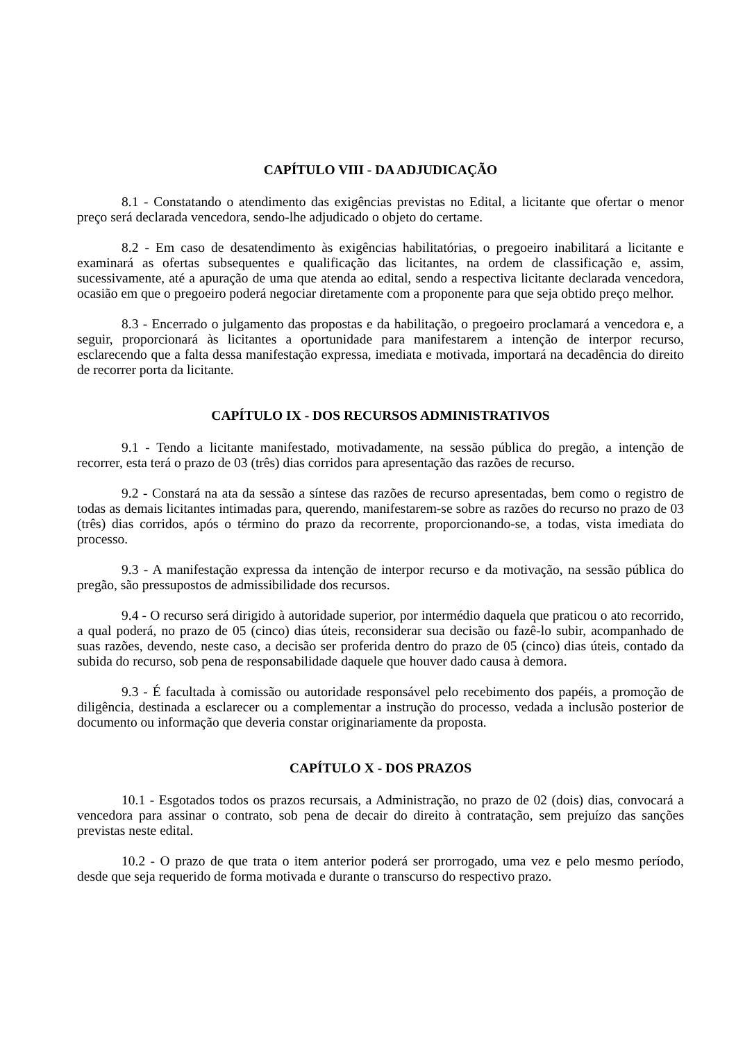CAPÍTULO VIII - DA ADJUDICAÇÃO
8.1 - Constatando o atendimento das exigências previstas no Edital, a licitante que ofertar o menor preço será declarada vencedora, sendo-lhe adjudicado o objeto do certame.
8.2 - Em caso de desatendimento às exigências habilitatórias, o pregoeiro inabilitará a licitante e examinará as ofertas subsequentes e qualificação das licitantes, na ordem de classificação e, assim, sucessivamente, até a apuração de uma que atenda ao edital, sendo a respectiva licitante declarada vencedora, ocasião em que o pregoeiro poderá negociar diretamente com a proponente para que seja obtido preço melhor.
8.3 - Encerrado o julgamento das propostas e da habilitação, o pregoeiro proclamará a vencedora e, a seguir, proporcionará às licitantes a oportunidade para manifestarem a intenção de interpor recurso, esclarecendo que a falta dessa manifestação expressa, imediata e motivada, importará na decadência do direito de recorrer porta da licitante.
CAPÍTULO IX - DOS RECURSOS ADMINISTRATIVOS
9.1 - Tendo a licitante manifestado, motivadamente, na sessão pública do pregão, a intenção de recorrer, esta terá o prazo de 03 (três) dias corridos para apresentação das razões de recurso.
9.2 - Constará na ata da sessão a síntese das razões de recurso apresentadas, bem como o registro de todas as demais licitantes intimadas para, querendo, manifestarem-se sobre as razões do recurso no prazo de 03 (três) dias corridos, após o término do prazo da recorrente, proporcionando-se, a todas, vista imediata do processo.
9.3 - A manifestação expressa da intenção de interpor recurso e da motivação, na sessão pública do pregão, são pressupostos de admissibilidade dos recursos.
9.4 - O recurso será dirigido à autoridade superior, por intermédio daquela que praticou o ato recorrido, a qual poderá, no prazo de 05 (cinco) dias úteis, reconsiderar sua decisão ou fazê-lo subir, acompanhado de suas razões, devendo, neste caso, a decisão ser proferida dentro do prazo de 05 (cinco) dias úteis, contado da subida do recurso, sob pena de responsabilidade daquele que houver dado causa à demora.
9.3 - É facultada à comissão ou autoridade responsável pelo recebimento dos papéis, a promoção de diligência, destinada a esclarecer ou a complementar a instrução do processo, vedada a inclusão posterior de documento ou informação que deveria constar originariamente da proposta.
CAPÍTULO X - DOS PRAZOS
10.1 - Esgotados todos os prazos recursais, a Administração, no prazo de 02 (dois) dias, convocará a vencedora para assinar o contrato, sob pena de decair do direito à contratação, sem prejuízo das sanções previstas neste edital.
10.2 - O prazo de que trata o item anterior poderá ser prorrogado, uma vez e pelo mesmo período, desde que seja requerido de forma motivada e durante o transcurso do respectivo prazo.